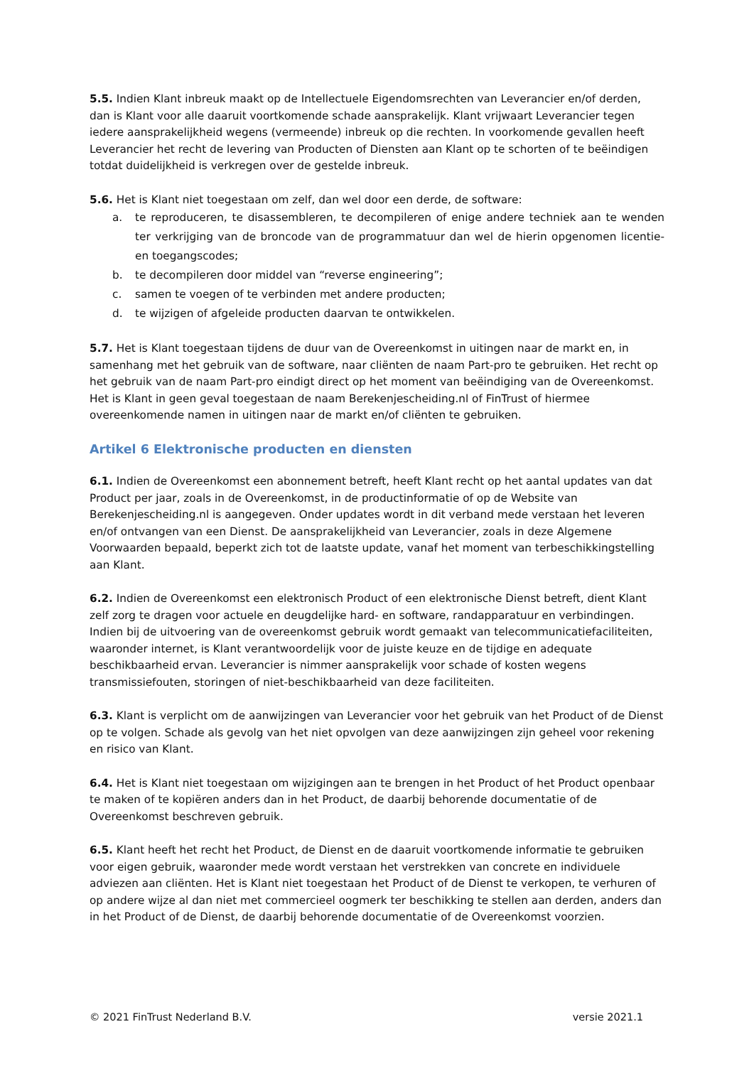5.5. Indien Klant inbreuk maakt op de Intellectuele Eigendomsrechten van Leverancier en/of derden, dan is Klant voor alle daaruit voortkomende schade aansprakelijk. Klant vrijwaart Leverancier tegen iedere aansprakelijkheid wegens (vermeende) inbreuk op die rechten. In voorkomende gevallen heeft Leverancier het recht de levering van Producten of Diensten aan Klant op te schorten of te beëindigen totdat duidelijkheid is verkregen over de gestelde inbreuk.
5.6. Het is Klant niet toegestaan om zelf, dan wel door een derde, de software:
a. te reproduceren, te disassembleren, te decompileren of enige andere techniek aan te wenden ter verkrijging van de broncode van de programmatuur dan wel de hierin opgenomen licentie- en toegangscodes;
b. te decompileren door middel van “reverse engineering”;
c. samen te voegen of te verbinden met andere producten;
d. te wijzigen of afgeleide producten daarvan te ontwikkelen.
5.7. Het is Klant toegestaan tijdens de duur van de Overeenkomst in uitingen naar de markt en, in samenhang met het gebruik van de software, naar cliënten de naam Part-pro te gebruiken. Het recht op het gebruik van de naam Part-pro eindigt direct op het moment van beëindiging van de Overeenkomst. Het is Klant in geen geval toegestaan de naam Berekenjescheiding.nl of FinTrust of hiermee overeenkomende namen in uitingen naar de markt en/of cliënten te gebruiken.
Artikel 6 Elektronische producten en diensten
6.1. Indien de Overeenkomst een abonnement betreft, heeft Klant recht op het aantal updates van dat Product per jaar, zoals in de Overeenkomst, in de productinformatie of op de Website van Berekenjescheiding.nl is aangegeven. Onder updates wordt in dit verband mede verstaan het leveren en/of ontvangen van een Dienst. De aansprakelijkheid van Leverancier, zoals in deze Algemene Voorwaarden bepaald, beperkt zich tot de laatste update, vanaf het moment van terbeschikkingstelling aan Klant.
6.2. Indien de Overeenkomst een elektronisch Product of een elektronische Dienst betreft, dient Klant zelf zorg te dragen voor actuele en deugdelijke hard- en software, randapparatuur en verbindingen. Indien bij de uitvoering van de overeenkomst gebruik wordt gemaakt van telecommunicatiefaciliteiten, waaronder internet, is Klant verantwoordelijk voor de juiste keuze en de tijdige en adequate beschikbaarheid ervan. Leverancier is nimmer aansprakelijk voor schade of kosten wegens transmissiefouten, storingen of niet-beschikbaarheid van deze faciliteiten.
6.3. Klant is verplicht om de aanwijzingen van Leverancier voor het gebruik van het Product of de Dienst op te volgen. Schade als gevolg van het niet opvolgen van deze aanwijzingen zijn geheel voor rekening en risico van Klant.
6.4. Het is Klant niet toegestaan om wijzigingen aan te brengen in het Product of het Product openbaar te maken of te kopiëren anders dan in het Product, de daarbij behorende documentatie of de Overeenkomst beschreven gebruik.
6.5. Klant heeft het recht het Product, de Dienst en de daaruit voortkomende informatie te gebruiken voor eigen gebruik, waaronder mede wordt verstaan het verstrekken van concrete en individuele adviezen aan cliënten. Het is Klant niet toegestaan het Product of de Dienst te verkopen, te verhuren of op andere wijze al dan niet met commercieel oogmerk ter beschikking te stellen aan derden, anders dan in het Product of de Dienst, de daarbij behorende documentatie of de Overeenkomst voorzien.
© 2021 FinTrust Nederland B.V. versie 2021.1